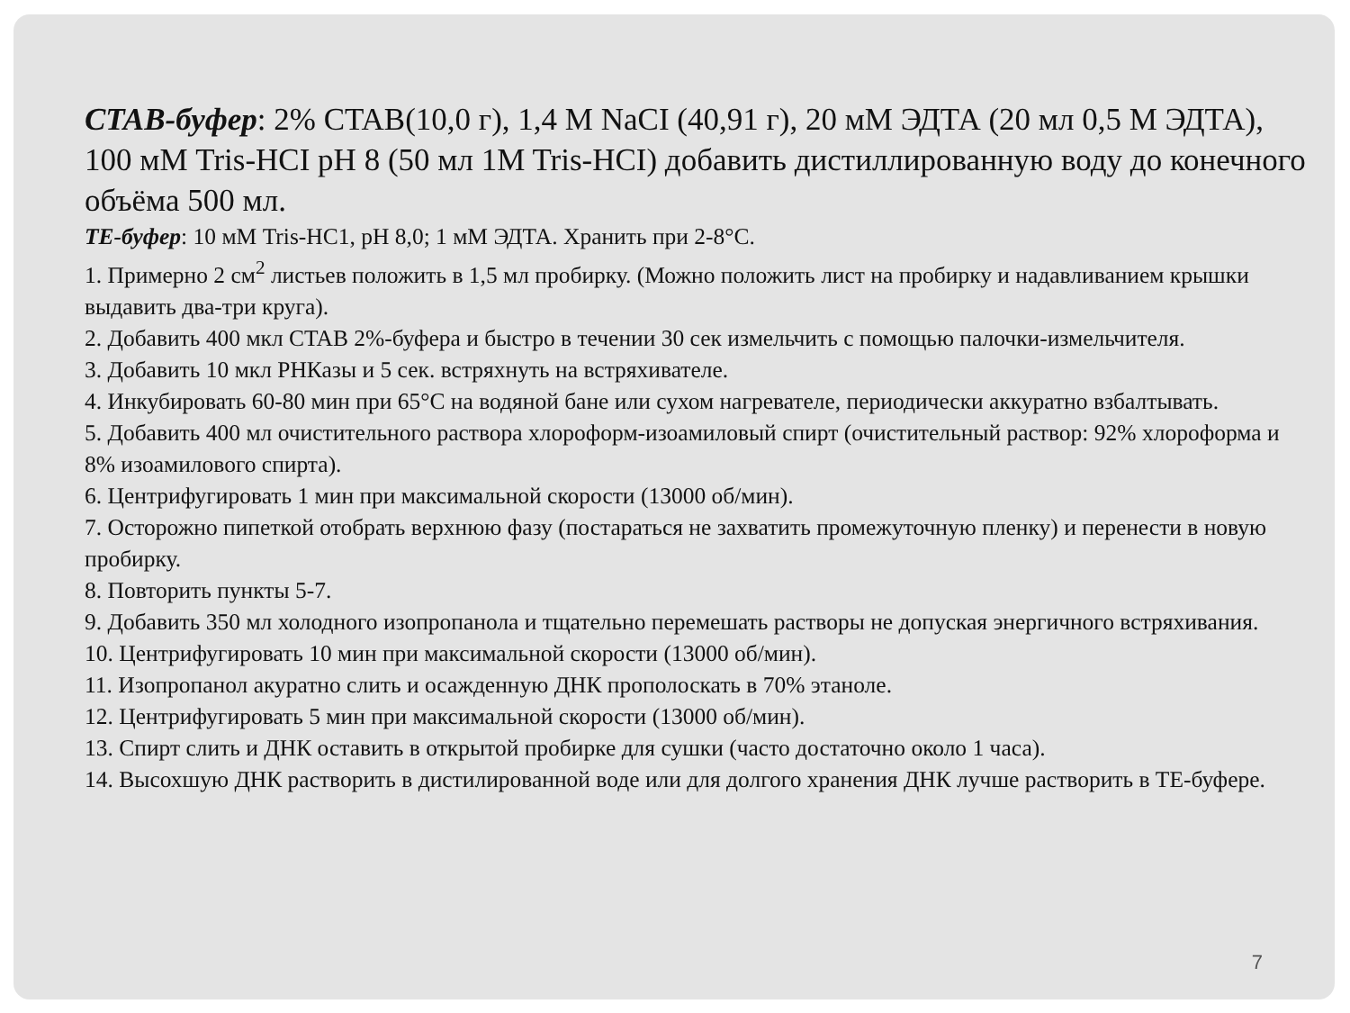CTAB-буфер: 2% CTAB(10,0 г), 1,4 M NaCI (40,91 г), 20 мМ ЭДТА (20 мл 0,5 М ЭДТА), 100 мМ Tris-HCI pH 8 (50 мл 1M Tris-HCI) добавить дистиллированную воду до конечного объёма 500 мл.
ТЕ-буфер: 10 мМ Tris-НС1, рН 8,0; 1 мМ ЭДТА. Хранить при 2-8°С.
1. Примерно 2 см<sup>2</sup> листьев положить в 1,5 мл пробирку. (Можно положить лист на пробирку и надавливанием крышки выдавить два-три круга).
2. Добавить 400 мкл CTAB 2%-буфера и быстро в течении 30 сек измельчить с помощью палочки-измельчителя.
3. Добавить 10 мкл РНКазы и 5 сек. встряхнуть на встряхивателе.
4. Инкубировать 60-80 мин при 65°С на водяной бане или сухом нагревателе, периодически аккуратно взбалтывать.
5. Добавить 400 мл очистительного раствора хлороформ-изоамиловый спирт (очистительный раствор: 92% хлороформа и 8% изоамилового спирта).
6. Центрифугировать 1 мин при максимальной скорости (13000 об/мин).
7. Осторожно пипеткой отобрать верхнюю фазу (постараться не захватить промежуточную пленку) и перенести в новую пробирку.
8. Повторить пункты 5-7.
9. Добавить 350 мл холодного изопропанола и тщательно перемешать растворы не допуская энергичного встряхивания.
10. Центрифугировать 10 мин при максимальной скорости (13000 об/мин).
11. Изопропанол акуратно слить и осажденную ДНК прополоскать в 70% этаноле.
12. Центрифугировать 5 мин при максимальной скорости (13000 об/мин).
13. Спирт слить и ДНК оставить в открытой пробирке для сушки (часто достаточно около 1 часа).
14. Высохшую ДНК растворить в дистилированной воде или для долгого хранения ДНК лучше растворить в ТЕ-буфере.
7